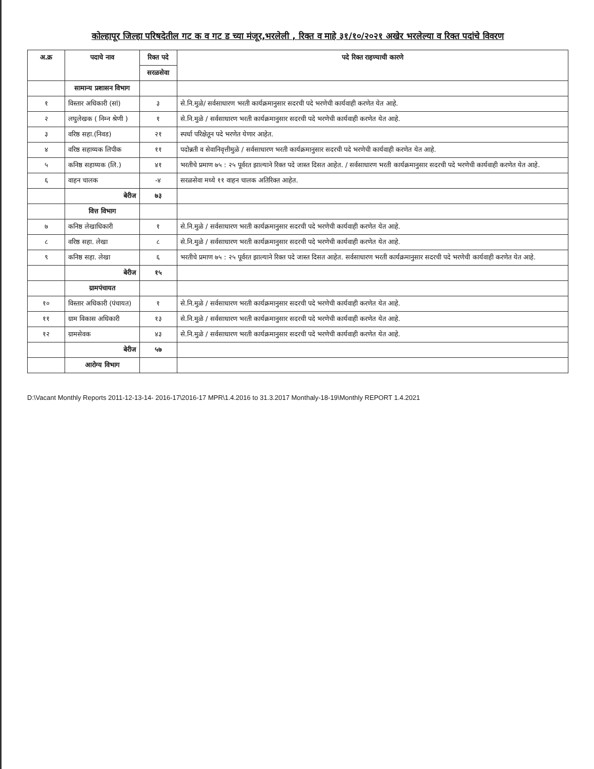कोल्हापूर जिल्हा परिषदेतील गट क व गट ड च्या मंजूर,भरलेली , रिक्त व माहे ३१/१०/२०२१ अखेर भरलेल्या व रिक्त पदांचे विवरण
| अ.क्र | पदाचे नाव | रिक्त पदे | पदे रिक्त राहण्याची कारणे |
| --- | --- | --- | --- |
| | | सरळसेवा | |
| | सामान्य प्रशासन विभाग | | |
| १ | विस्तार अधिकारी (सां) | ३ | से.नि.मुळे/ सर्वसाधारण भरती कार्यक्रमानुसार सदरची पदे भरणेची कार्यवाही करणेत येत आहे. |
| २ | लघुलेखक ( निम्न श्रेणी ) | १ | से.नि.मुळे / सर्वसाधारण भरती कार्यक्रमानुसार सदरची पदे भरणेची कार्यवाही करणेत येत आहे. |
| ३ | वरिष्ठ सहा.(निवड) | २१ | स्पर्धा परिक्षेतून पदे भरणेत येणार आहेत. |
| ४ | वरिष्ठ सहाय्यक लिपीक | ११ | पदोन्नती व सेवानिवृत्तीमुळे / सर्वसाधारण भरती कार्यक्रमानुसार सदरची पदे भरणेची कार्यवाही करणेत येत आहे. |
| ५ | कनिष्ठ सहाय्यक (लि.) | ४१ | भरतीचे प्रमाण ७५ : २५ पूर्वरत झाल्याने रिक्त पदे जास्त दिसत आहेत. / सर्वसाधारण भरती कार्यक्रमानुसार सदरची पदे भरणेची कार्यवाही करणेत येत आहे. |
| ६ | वाहन चालक | -४ | सरळसेवा मध्ये ११ वाहन चालक अतिरिक्त आहेत. |
| | बेरीज | ७३ | |
| | वित्त विभाग | | |
| ७ | कनिष्ठ लेखाधिकारी | १ | से.नि.मुळे / सर्वसाधारण भरती कार्यक्रमानुसार सदरची पदे भरणेची कार्यवाही करणेत येत आहे. |
| ८ | वरिष्ठ सहा. लेखा | ८ | से.नि.मुळे / सर्वसाधारण भरती कार्यक्रमानुसार सदरची पदे भरणेची कार्यवाही करणेत येत आहे. |
| ९ | कनिष्ठ सहा. लेखा | ६ | भरतीचे प्रमाण ७५ : २५ पूर्वरत झाल्याने रिक्त पदे जास्त दिसत आहेत. सर्वसाधारण भरती कार्यक्रमानुसार सदरची पदे भरणेची कार्यवाही करणेत येत आहे. |
| | बेरीज | १५ | |
| | ग्रामपंचायत | | |
| १० | विस्तार अधिकारी (पंचायत) | १ | से.नि.मुळे / सर्वसाधारण भरती कार्यक्रमानुसार सदरची पदे भरणेची कार्यवाही करणेत येत आहे. |
| ११ | ग्राम विकास अधिकारी | १३ | से.नि.मुळे / सर्वसाधारण भरती कार्यक्रमानुसार सदरची पदे भरणेची कार्यवाही करणेत येत आहे. |
| १२ | ग्रामसेवक | ४३ | से.नि.मुळे / सर्वसाधारण भरती कार्यक्रमानुसार सदरची पदे भरणेची कार्यवाही करणेत येत आहे. |
| | बेरीज | ५७ | |
| | आरोग्य विभाग | | |
D:\Vacant Monthly Reports 2011-12-13-14- 2016-17\2016-17 MPR\1.4.2016 to 31.3.2017 Monthaly-18-19\Monthly REPORT 1.4.2021